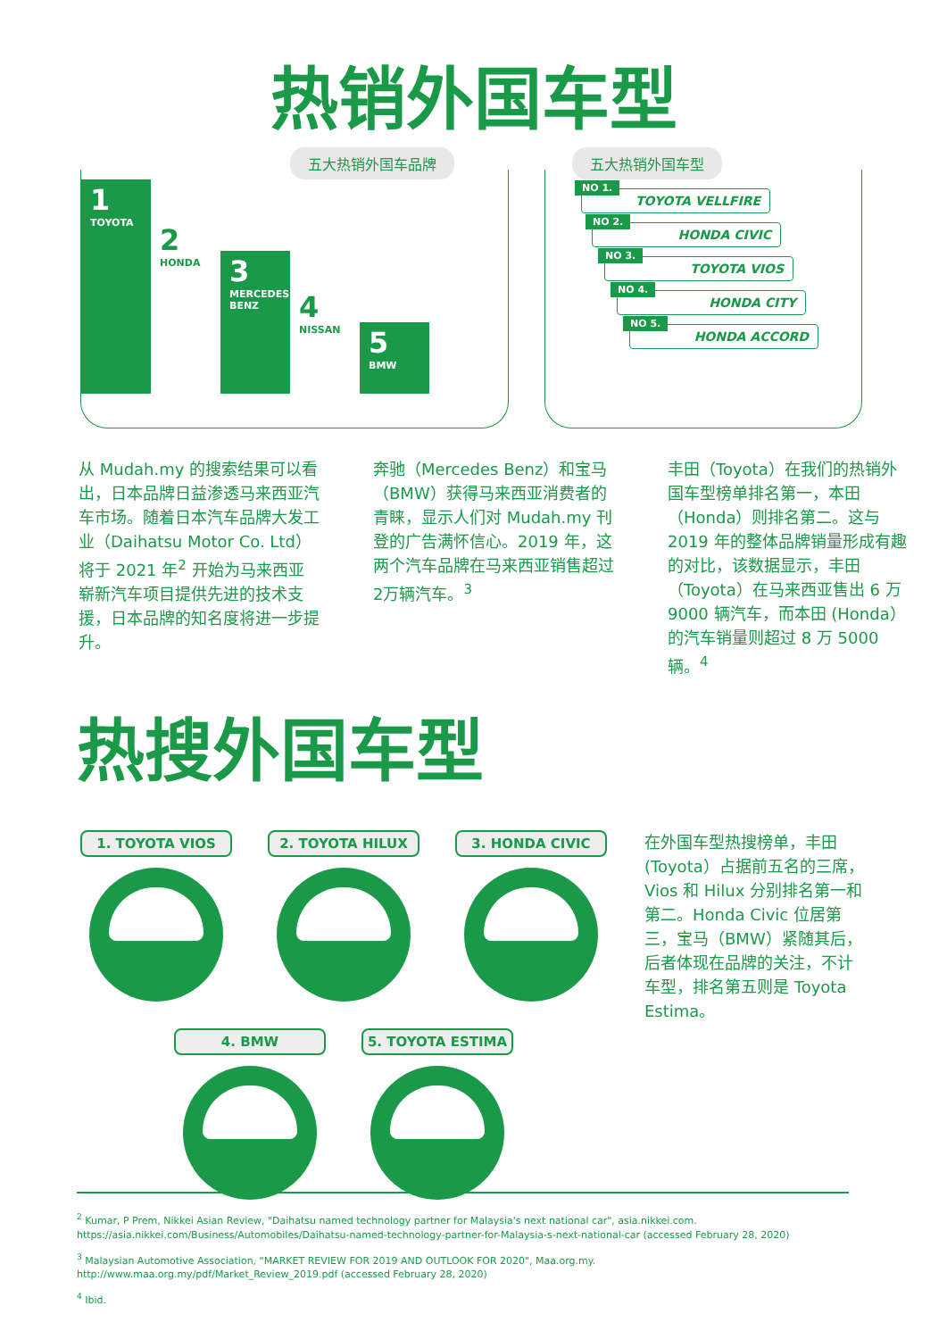热销外国车型
五大热销外国车品牌
1
TOYOTA
2
HONDA
3
MERCEDES BENZ
4
NISSAN
5
BMW
五大热销外国车型
NO 1.
TOYOTA VELLFIRE
NO 2.
HONDA CIVIC
NO 3.
TOYOTA VIOS
NO 4.
HONDA CITY
NO 5.
HONDA ACCORD
从 Mudah.my 的搜索结果可以看出，日本品牌日益渗透马来西亚汽车市场。随着日本汽车品牌大发工业（Daihatsu Motor Co. Ltd）将于 2021 年<sup>2</sup> 开始为马来西亚崭新汽车项目提供先进的技术支援，日本品牌的知名度将进一步提升。
奔驰（Mercedes Benz）和宝马（BMW）获得马来西亚消费者的青睐，显示人们对 Mudah.my 刊登的广告满怀信心。2019 年，这两个汽车品牌在马来西亚销售超过2万辆汽车。<sup>3</sup>
丰田（Toyota）在我们的热销外国车型榜单排名第一，本田（Honda）则排名第二。这与 2019 年的整体品牌销量形成有趣的对比，该数据显示，丰田（Toyota）在马来西亚售出 6 万 9000 辆汽车，而本田 (Honda）的汽车销量则超过 8 万 5000 辆。<sup>4</sup>
热搜外国车型
1. TOYOTA VIOS
2. TOYOTA HILUX
3. HONDA CIVIC
4. BMW
5. TOYOTA ESTIMA
在外国车型热搜榜单，丰田 (Toyota）占据前五名的三席，Vios 和 Hilux 分别排名第一和第二。Honda Civic 位居第三，宝马（BMW）紧随其后，后者体现在品牌的关注，不计车型，排名第五则是 Toyota Estima。
<sup>2</sup> Kumar, P Prem, Nikkei Asian Review, "Daihatsu named technology partner for Malaysia's next national car", asia.nikkei.com. https://asia.nikkei.com/Business/Automobiles/Daihatsu-named-technology-partner-for-Malaysia-s-next-national-car (accessed February 28, 2020)
<sup>3</sup> Malaysian Automotive Association, "MARKET REVIEW FOR 2019 AND OUTLOOK FOR 2020", Maa.org.my. http://www.maa.org.my/pdf/Market_Review_2019.pdf (accessed February 28, 2020)
<sup>4</sup> Ibid.